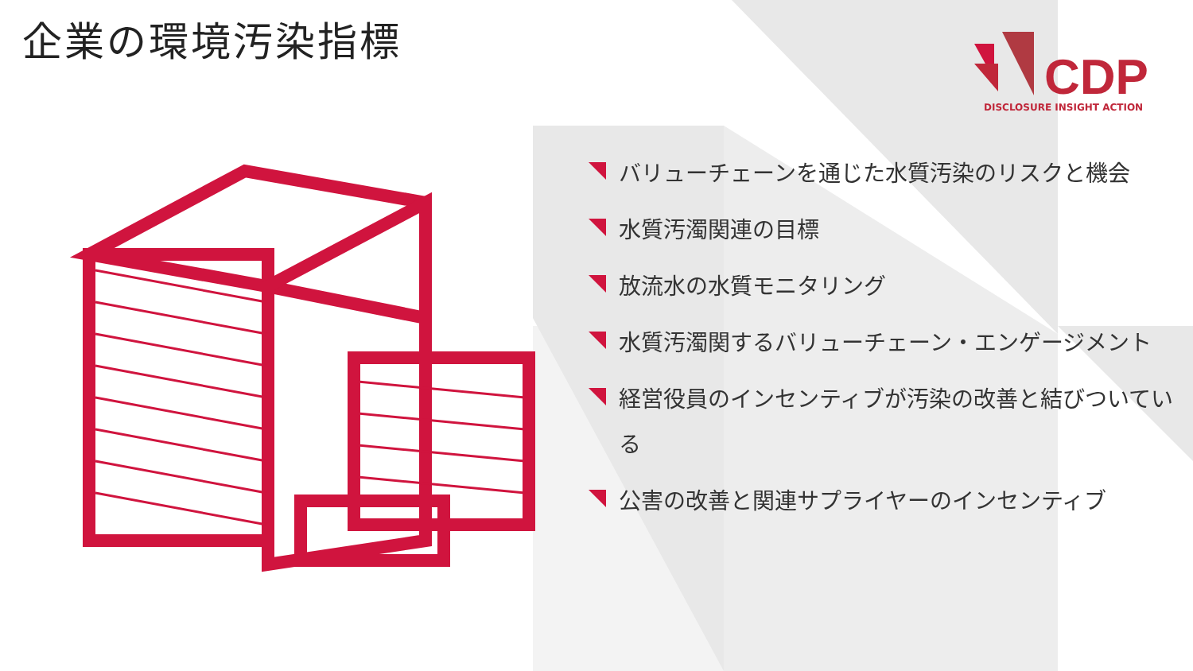企業の環境汚染指標
CDP
DISCLOSURE INSIGHT ACTION
バリューチェーンを通じた水質汚染のリスクと機会
水質汚濁関連の目標
放流水の水質モニタリング
水質汚濁関するバリューチェーン・エンゲージメント
経営役員のインセンティブが汚染の改善と結びついている
公害の改善と関連サプライヤーのインセンティブ